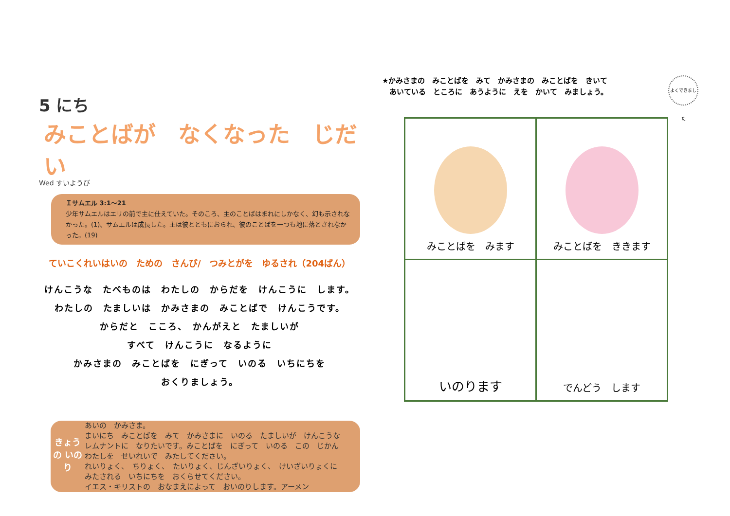5 にち みことばが　なくなった　じだい
Wed すいようび
Ｉサムエル 3:1～21
少年サムエルはエリの前で主に仕えていた。そのころ、主のことばはまれにしかなく、幻も示されなかった。(1)、サムエルは成長した。主は彼とともにおられ、彼のことばを一つも地に落とされなかった。(19)
ていこくれいはいの　ための　さんび/　つみとがを　ゆるされ（204ばん）
けんこうな　たべものは　わたしの　からだを　けんこうに　します。
わたしの　たましいは　かみさまの　みことばで　けんこうです。
からだと　こころ、　かんがえと　たましいが
すべて　けんこうに　なるように
かみさまの　みことばを　にぎって　いのる　いちにちを
おくりましょう。
きょうの いのり
あいの　かみさま。
まいにち　みことばを　みて　かみさまに　いのる　たましいが　けんこうな
レムナントに　なりたいです。みことばを　にぎって　いのる　この　じかん
わたしを　せいれいで　みたしてください。
れいりょく、　ちりょく、　たいりょく、じんざいりょく、　けいざいりょくに
みたされる　いちにちを　おくらせてください。
イエス・キリストの　おなまえによって　おいのりします。アーメン
よくできました
★かみさまの　みことばを　みて　かみさまの　みことばを　きいて
　あいている　ところに　あうように　えを　かいて　みましょう。
| みことばを みます | みことばを ききます |
| いのります | でんどう します |